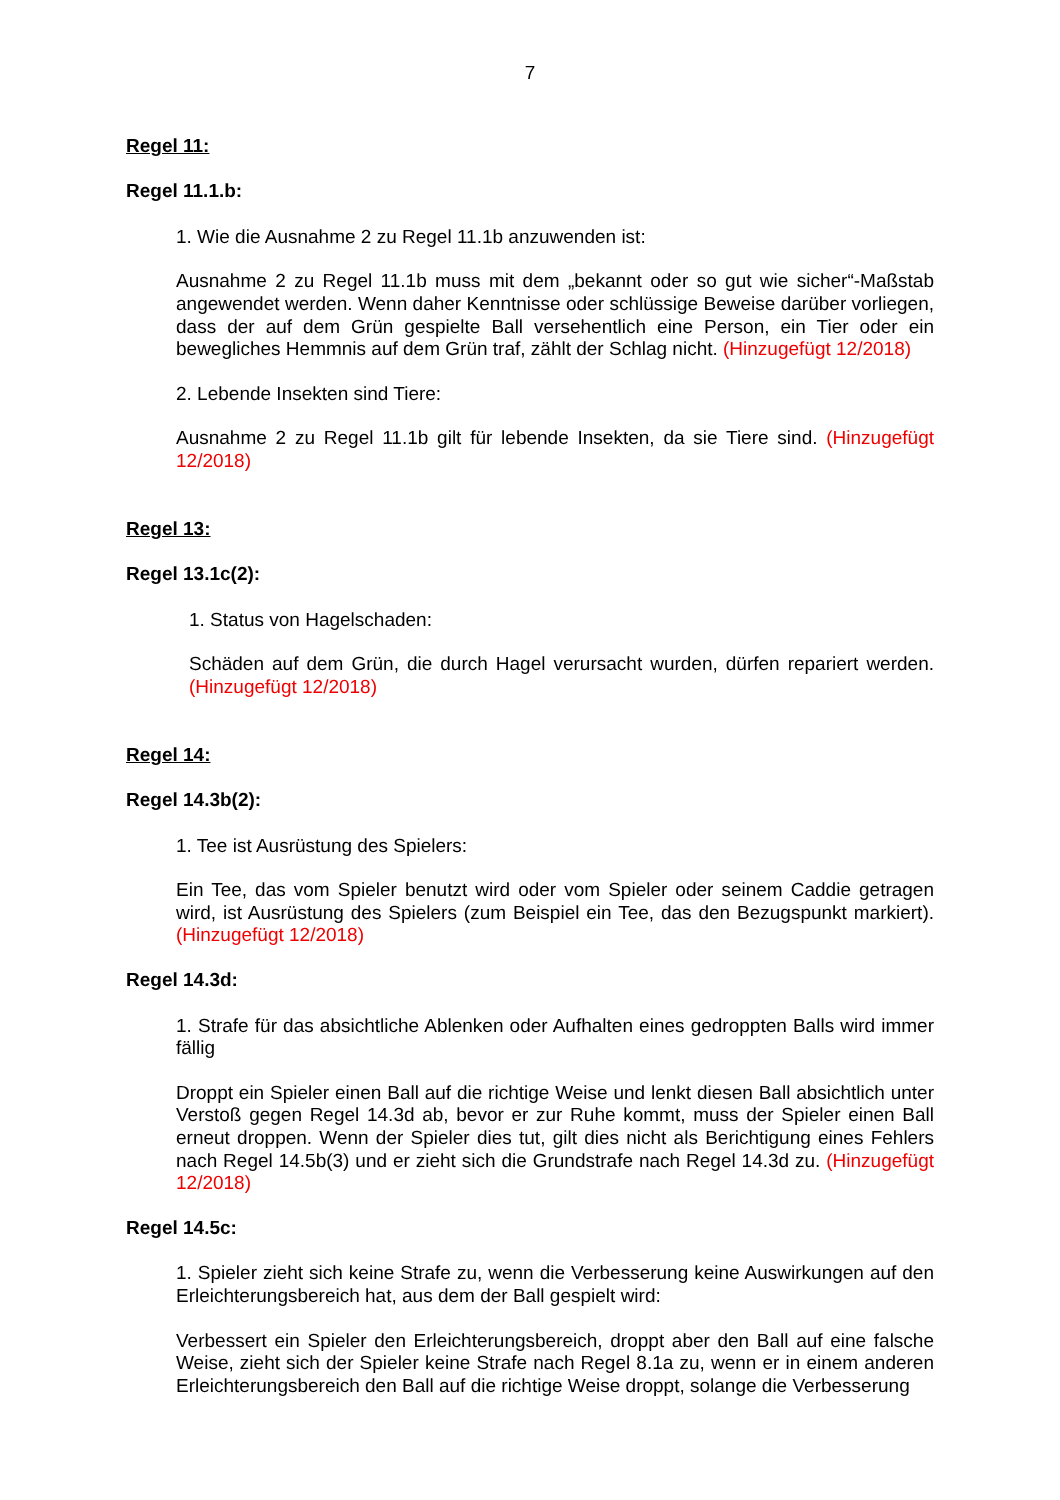7
Regel 11:
Regel 11.1.b:
1. Wie die Ausnahme 2 zu Regel 11.1b anzuwenden ist:
Ausnahme 2 zu Regel 11.1b muss mit dem „bekannt oder so gut wie sicher“-Maßstab angewendet werden. Wenn daher Kenntnisse oder schlüssige Beweise darüber vorliegen, dass der auf dem Grün gespielte Ball versehentlich eine Person, ein Tier oder ein bewegliches Hemmnis auf dem Grün traf, zählt der Schlag nicht. (Hinzugefügt 12/2018)
2. Lebende Insekten sind Tiere:
Ausnahme 2 zu Regel 11.1b gilt für lebende Insekten, da sie Tiere sind. (Hinzugefügt 12/2018)
Regel 13:
Regel 13.1c(2):
1. Status von Hagelschaden:
Schäden auf dem Grün, die durch Hagel verursacht wurden, dürfen repariert werden. (Hinzugefügt 12/2018)
Regel 14:
Regel 14.3b(2):
1. Tee ist Ausrüstung des Spielers:
Ein Tee, das vom Spieler benutzt wird oder vom Spieler oder seinem Caddie getragen wird, ist Ausrüstung des Spielers (zum Beispiel ein Tee, das den Bezugspunkt markiert). (Hinzugefügt 12/2018)
Regel 14.3d:
1. Strafe für das absichtliche Ablenken oder Aufhalten eines gedroppten Balls wird immer fällig
Droppt ein Spieler einen Ball auf die richtige Weise und lenkt diesen Ball absichtlich unter Verstoß gegen Regel 14.3d ab, bevor er zur Ruhe kommt, muss der Spieler einen Ball erneut droppen. Wenn der Spieler dies tut, gilt dies nicht als Berichtigung eines Fehlers nach Regel 14.5b(3) und er zieht sich die Grundstrafe nach Regel 14.3d zu. (Hinzugefügt 12/2018)
Regel 14.5c:
1. Spieler zieht sich keine Strafe zu, wenn die Verbesserung keine Auswirkungen auf den Erleichterungsbereich hat, aus dem der Ball gespielt wird:
Verbessert ein Spieler den Erleichterungsbereich, droppt aber den Ball auf eine falsche Weise, zieht sich der Spieler keine Strafe nach Regel 8.1a zu, wenn er in einem anderen Erleichterungsbereich den Ball auf die richtige Weise droppt, solange die Verbesserung